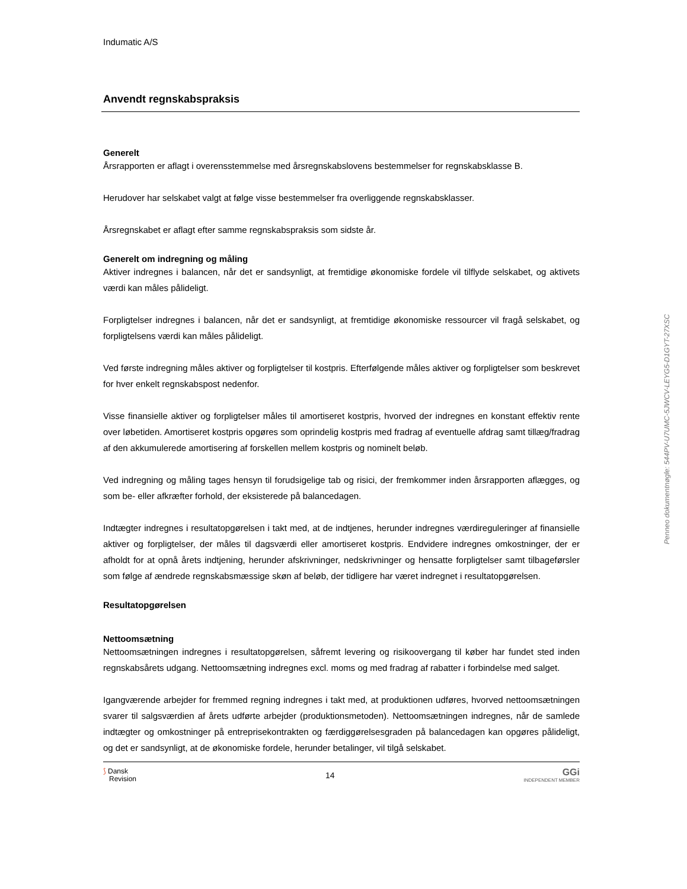Indumatic A/S
Anvendt regnskabspraksis
Generelt
Årsrapporten er aflagt i overensstemmelse med årsregnskabslovens bestemmelser for regnskabsklasse B.
Herudover har selskabet valgt at følge visse bestemmelser fra overliggende regnskabsklasser.
Årsregnskabet er aflagt efter samme regnskabspraksis som sidste år.
Generelt om indregning og måling
Aktiver indregnes i balancen, når det er sandsynligt, at fremtidige økonomiske fordele vil tilflyde selskabet, og aktivets værdi kan måles pålideligt.
Forpligtelser indregnes i balancen, når det er sandsynligt, at fremtidige økonomiske ressourcer vil fragå selskabet, og forpligtelsens værdi kan måles pålideligt.
Ved første indregning måles aktiver og forpligtelser til kostpris. Efterfølgende måles aktiver og forpligtelser som beskrevet for hver enkelt regnskabspost nedenfor.
Visse finansielle aktiver og forpligtelser måles til amortiseret kostpris, hvorved der indregnes en konstant effektiv rente over løbetiden. Amortiseret kostpris opgøres som oprindelig kostpris med fradrag af eventuelle afdrag samt tillæg/fradrag af den akkumulerede amortisering af forskellen mellem kostpris og nominelt beløb.
Ved indregning og måling tages hensyn til forudsigelige tab og risici, der fremkommer inden årsrapporten aflægges, og som be- eller afkræfter forhold, der eksisterede på balancedagen.
Indtægter indregnes i resultatopgørelsen i takt med, at de indtjenes, herunder indregnes værdireguleringer af finansielle aktiver og forpligtelser, der måles til dagsværdi eller amortiseret kostpris. Endvidere indregnes omkostninger, der er afholdt for at opnå årets indtjening, herunder afskrivninger, nedskrivninger og hensatte forpligtelser samt tilbageførsler som følge af ændrede regnskabsmæssige skøn af beløb, der tidligere har været indregnet i resultatopgørelsen.
Resultatopgørelsen
Nettoomsætning
Nettoomsætningen indregnes i resultatopgørelsen, såfremt levering og risikoovergang til køber har fundet sted inden regnskabsårets udgang. Nettoomsætning indregnes excl. moms og med fradrag af rabatter i forbindelse med salget.
Igangværende arbejder for fremmed regning indregnes i takt med, at produktionen udføres, hvorved nettoomsætningen svarer til salgsværdien af årets udførte arbejder (produktionsmetoden). Nettoomsætningen indregnes, når de samlede indtægter og omkostninger på entreprisekontrakten og færdiggørelsesgraden på balancedagen kan opgøres pålideligt, og det er sandsynligt, at de økonomiske fordele, herunder betalinger, vil tilgå selskabet.
⟆ Dansk
Revision
14
GGi
INDEPENDENT MEMBER
Penneo dokumentnøgle: 544PV-U7UMC-5JWCV-LEYG5-D1GYT-27XSC